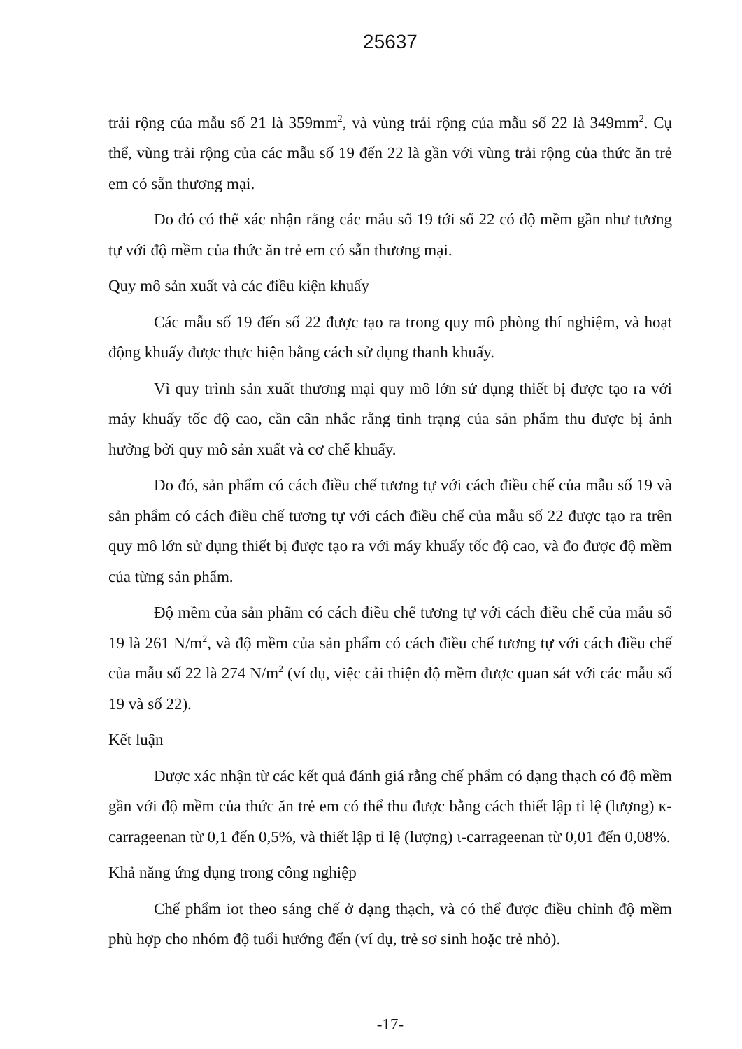25637
trải rộng của mẫu số 21 là 359mm<sup>2</sup>, và vùng trải rộng của mẫu số 22 là 349mm<sup>2</sup>. Cụ thể, vùng trải rộng của các mẫu số 19 đến 22 là gần với vùng trải rộng của thức ăn trẻ em có sẵn thương mại.
Do đó có thể xác nhận rằng các mẫu số 19 tới số 22 có độ mềm gần như tương tự với độ mềm của thức ăn trẻ em có sẵn thương mại.
Quy mô sản xuất và các điều kiện khuấy
Các mẫu số 19 đến số 22 được tạo ra trong quy mô phòng thí nghiệm, và hoạt động khuấy được thực hiện bằng cách sử dụng thanh khuấy.
Vì quy trình sản xuất thương mại quy mô lớn sử dụng thiết bị được tạo ra với máy khuấy tốc độ cao, cần cân nhắc rằng tình trạng của sản phẩm thu được bị ảnh hưởng bởi quy mô sản xuất và cơ chế khuấy.
Do đó, sản phẩm có cách điều chế tương tự với cách điều chế của mẫu số 19 và sản phẩm có cách điều chế tương tự với cách điều chế của mẫu số 22 được tạo ra trên quy mô lớn sử dụng thiết bị được tạo ra với máy khuấy tốc độ cao, và đo được độ mềm của từng sản phẩm.
Độ mềm của sản phẩm có cách điều chế tương tự với cách điều chế của mẫu số 19 là 261 N/m<sup>2</sup>, và độ mềm của sản phẩm có cách điều chế tương tự với cách điều chế của mẫu số 22 là 274 N/m<sup>2</sup> (ví dụ, việc cải thiện độ mềm được quan sát với các mẫu số 19 và số 22).
Kết luận
Được xác nhận từ các kết quả đánh giá rằng chế phẩm có dạng thạch có độ mềm gần với độ mềm của thức ăn trẻ em có thể thu được bằng cách thiết lập tỉ lệ (lượng) κ-carrageenan từ 0,1 đến 0,5%, và thiết lập tỉ lệ (lượng) ι-carrageenan từ 0,01 đến 0,08%.
Khả năng ứng dụng trong công nghiệp
Chế phẩm iot theo sáng chế ở dạng thạch, và có thể được điều chỉnh độ mềm phù hợp cho nhóm độ tuổi hướng đến (ví dụ, trẻ sơ sinh hoặc trẻ nhỏ).
-17-